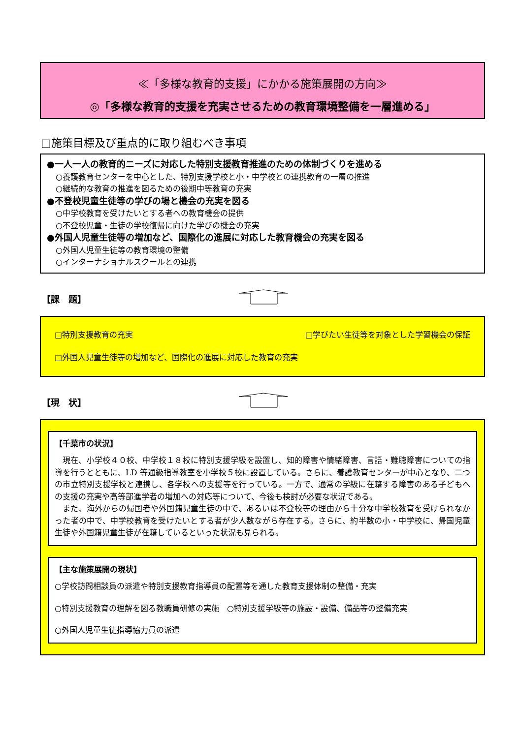≪「多様な教育的支援」にかかる施策展開の方向≫
◎「多様な教育的支援を充実させるための教育環境整備を一層進める」
□施策目標及び重点的に取り組むべき事項
●一人一人の教育的ニーズに対応した特別支援教育推進のための体制づくりを進める
○養護教育センターを中心とした、特別支援学校と小・中学校との連携教育の一層の推進
○継続的な教育の推進を図るための後期中等教育の充実
●不登校児童生徒等の学びの場と機会の充実を図る
○中学校教育を受けたいとする者への教育機会の提供
○不登校児童・生徒の学校復帰に向けた学びの機会の充実
●外国人児童生徒等の増加など、国際化の進展に対応した教育機会の充実を図る
○外国人児童生徒等の教育環境の整備
○インターナショナルスクールとの連携
【課　題】
□特別支援教育の充実 □学びたい生徒等を対象とした学習機会の保証
□外国人児童生徒等の増加など、国際化の進展に対応した教育の充実
【現　状】
【千葉市の状況】
現在、小学校４０校、中学校１８校に特別支援学級を設置し、知的障害や情緒障害、言語・難聴障害についての指導を行うとともに、LD 等通級指導教室を小学校５校に設置している。さらに、養護教育センターが中心となり、二つの市立特別支援学校と連携し、各学校への支援等を行っている。一方で、通常の学級に在籍する障害のある子どもへの支援の充実や高等部進学者の増加への対応等について、今後も検討が必要な状況である。
また、海外からの帰国者や外国籍児童生徒の中で、あるいは不登校等の理由から十分な中学校教育を受けられなかった者の中で、中学校教育を受けたいとする者が少人数ながら存在する。さらに、約半数の小・中学校に、帰国児童生徒や外国籍児童生徒が在籍しているといった状況も見られる。
【主な施策展開の現状】
○学校訪問相談員の派遣や特別支援教育指導員の配置等を通した教育支援体制の整備・充実
○特別支援教育の理解を図る教職員研修の実施　○特別支援学級等の施設・設備、備品等の整備充実
○外国人児童生徒指導協力員の派遣